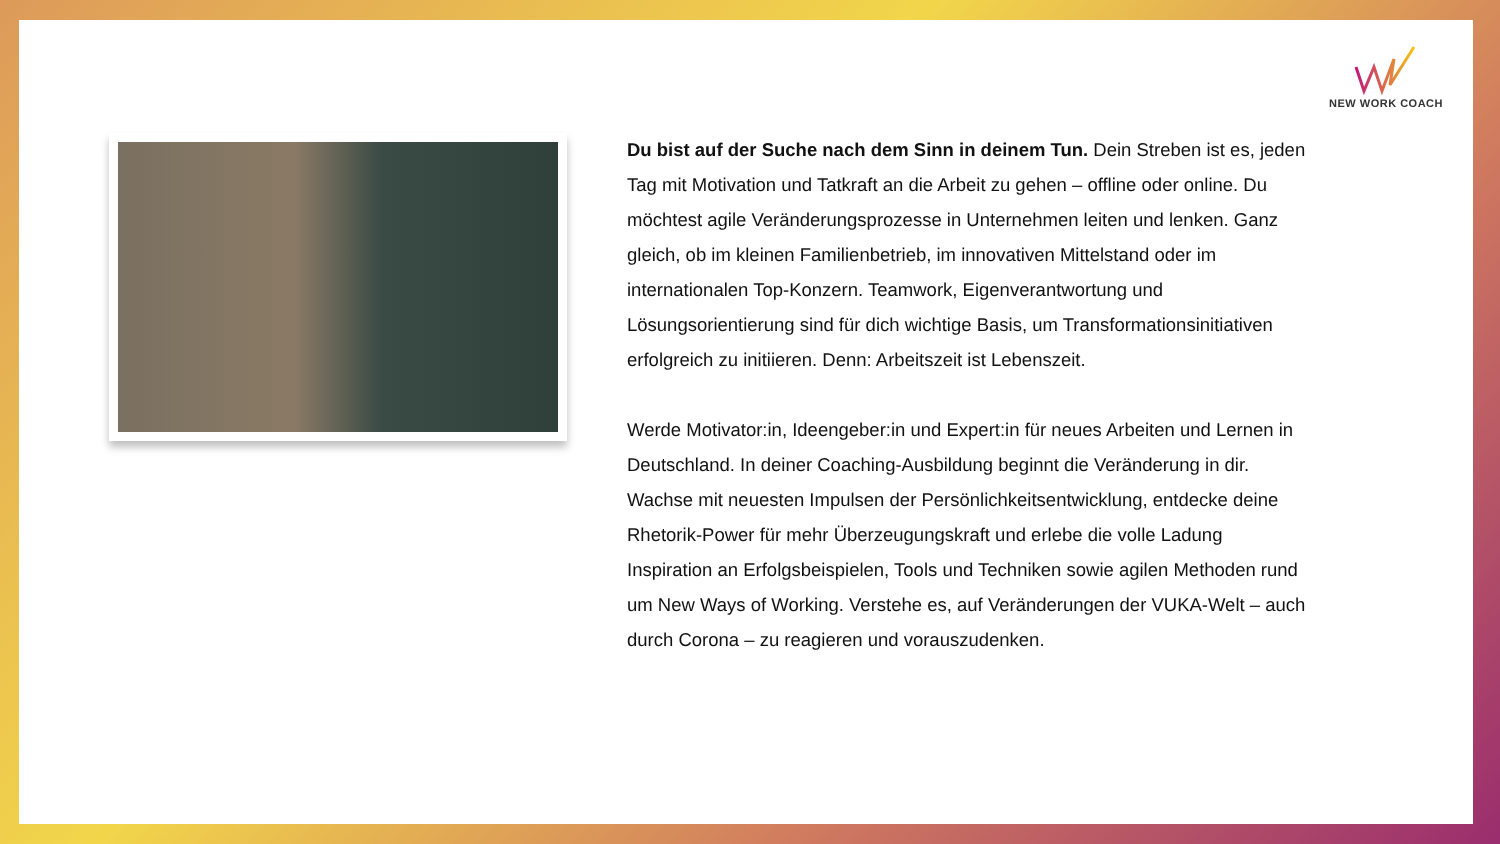NEW WORK COACH
Du bist auf der Suche nach dem Sinn in deinem Tun. Dein Streben ist es, jeden Tag mit Motivation und Tatkraft an die Arbeit zu gehen – offline oder online. Du möchtest agile Veränderungsprozesse in Unternehmen leiten und lenken. Ganz gleich, ob im kleinen Familienbetrieb, im innovativen Mittelstand oder im internationalen Top-Konzern. Teamwork, Eigenverantwortung und Lösungsorientierung sind für dich wichtige Basis, um Transformationsinitiativen erfolgreich zu initiieren. Denn: Arbeitszeit ist Lebenszeit.
Werde Motivator:in, Ideengeber:in und Expert:in für neues Arbeiten und Lernen in Deutschland. In deiner Coaching-Ausbildung beginnt die Veränderung in dir. Wachse mit neuesten Impulsen der Persönlichkeitsentwicklung, entdecke deine Rhetorik-Power für mehr Überzeugungskraft und erlebe die volle Ladung Inspiration an Erfolgsbeispielen, Tools und Techniken sowie agilen Methoden rund um New Ways of Working. Verstehe es, auf Veränderungen der VUKA-Welt – auch durch Corona – zu reagieren und vorauszudenken.